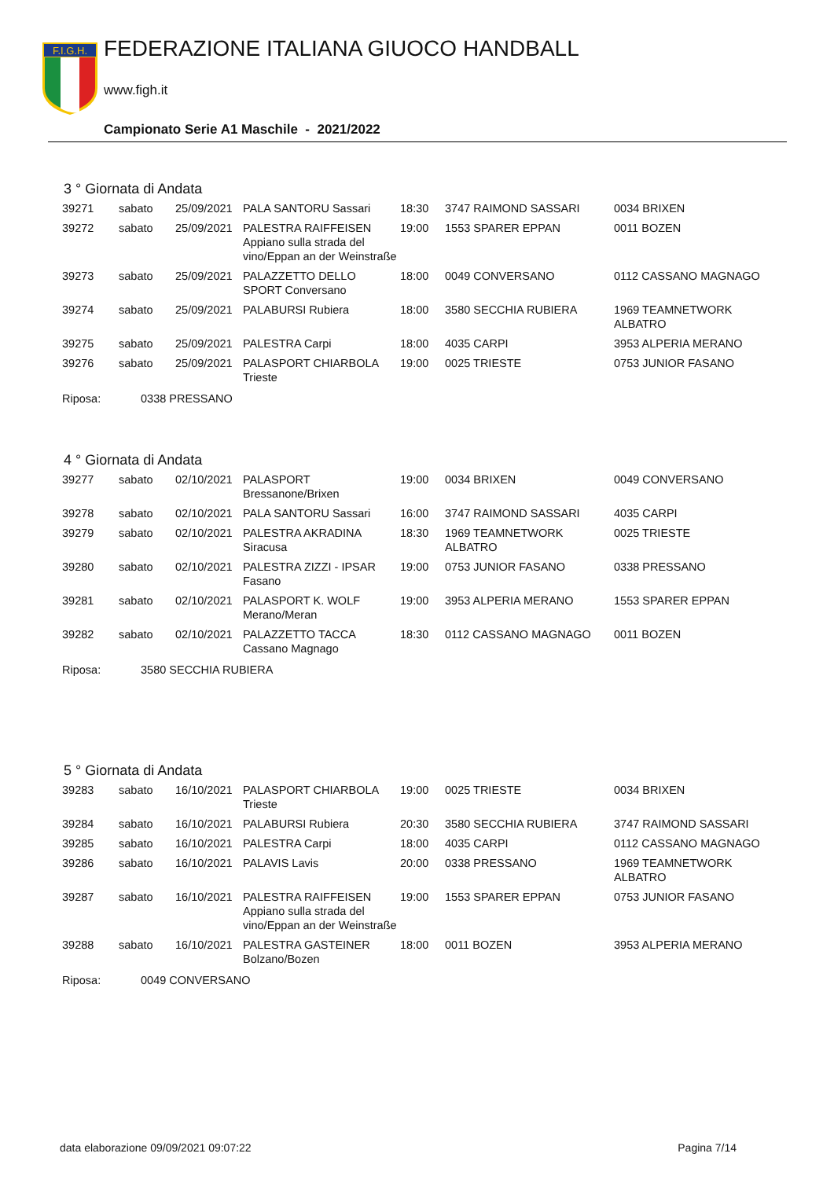F.I.G.H.
FEDERAZIONE ITALIANA GIUOCO HANDBALL
www.figh.it
Campionato Serie A1 Maschile - 2021/2022
3 ° Giornata di Andata
| 39271 | sabato | 25/09/2021 | PALA SANTORU Sassari | 18:30 | 3747 RAIMOND SASSARI | 0034 BRIXEN |
| 39272 | sabato | 25/09/2021 | PALESTRA RAIFFEISEN Appiano sulla strada del vino/Eppan an der Weinstraße | 19:00 | 1553 SPARER EPPAN | 0011 BOZEN |
| 39273 | sabato | 25/09/2021 | PALAZZETTO DELLO SPORT Conversano | 18:00 | 0049 CONVERSANO | 0112 CASSANO MAGNAGO |
| 39274 | sabato | 25/09/2021 | PALABURSI Rubiera | 18:00 | 3580 SECCHIA RUBIERA | 1969 TEAMNETWORK ALBATRO |
| 39275 | sabato | 25/09/2021 | PALESTRA Carpi | 18:00 | 4035 CARPI | 3953 ALPERIA MERANO |
| 39276 | sabato | 25/09/2021 | PALASPORT CHIARBOLA Trieste | 19:00 | 0025 TRIESTE | 0753 JUNIOR FASANO |
Riposa: 0338 PRESSANO
4 ° Giornata di Andata
| 39277 | sabato | 02/10/2021 | PALASPORT Bressanone/Brixen | 19:00 | 0034 BRIXEN | 0049 CONVERSANO |
| 39278 | sabato | 02/10/2021 | PALA SANTORU Sassari | 16:00 | 3747 RAIMOND SASSARI | 4035 CARPI |
| 39279 | sabato | 02/10/2021 | PALESTRA AKRADINA Siracusa | 18:30 | 1969 TEAMNETWORK ALBATRO | 0025 TRIESTE |
| 39280 | sabato | 02/10/2021 | PALESTRA ZIZZI - IPSAR Fasano | 19:00 | 0753 JUNIOR FASANO | 0338 PRESSANO |
| 39281 | sabato | 02/10/2021 | PALASPORT K. WOLF Merano/Meran | 19:00 | 3953 ALPERIA MERANO | 1553 SPARER EPPAN |
| 39282 | sabato | 02/10/2021 | PALAZZETTO TACCA Cassano Magnago | 18:30 | 0112 CASSANO MAGNAGO | 0011 BOZEN |
Riposa: 3580 SECCHIA RUBIERA
5 ° Giornata di Andata
| 39283 | sabato | 16/10/2021 | PALASPORT CHIARBOLA Trieste | 19:00 | 0025 TRIESTE | 0034 BRIXEN |
| 39284 | sabato | 16/10/2021 | PALABURSI Rubiera | 20:30 | 3580 SECCHIA RUBIERA | 3747 RAIMOND SASSARI |
| 39285 | sabato | 16/10/2021 | PALESTRA Carpi | 18:00 | 4035 CARPI | 0112 CASSANO MAGNAGO |
| 39286 | sabato | 16/10/2021 | PALAVIS Lavis | 20:00 | 0338 PRESSANO | 1969 TEAMNETWORK ALBATRO |
| 39287 | sabato | 16/10/2021 | PALESTRA RAIFFEISEN Appiano sulla strada del vino/Eppan an der Weinstraße | 19:00 | 1553 SPARER EPPAN | 0753 JUNIOR FASANO |
| 39288 | sabato | 16/10/2021 | PALESTRA GASTEINER Bolzano/Bozen | 18:00 | 0011 BOZEN | 3953 ALPERIA MERANO |
Riposa: 0049 CONVERSANO
data elaborazione 09/09/2021 09:07:22 Pagina 7/14